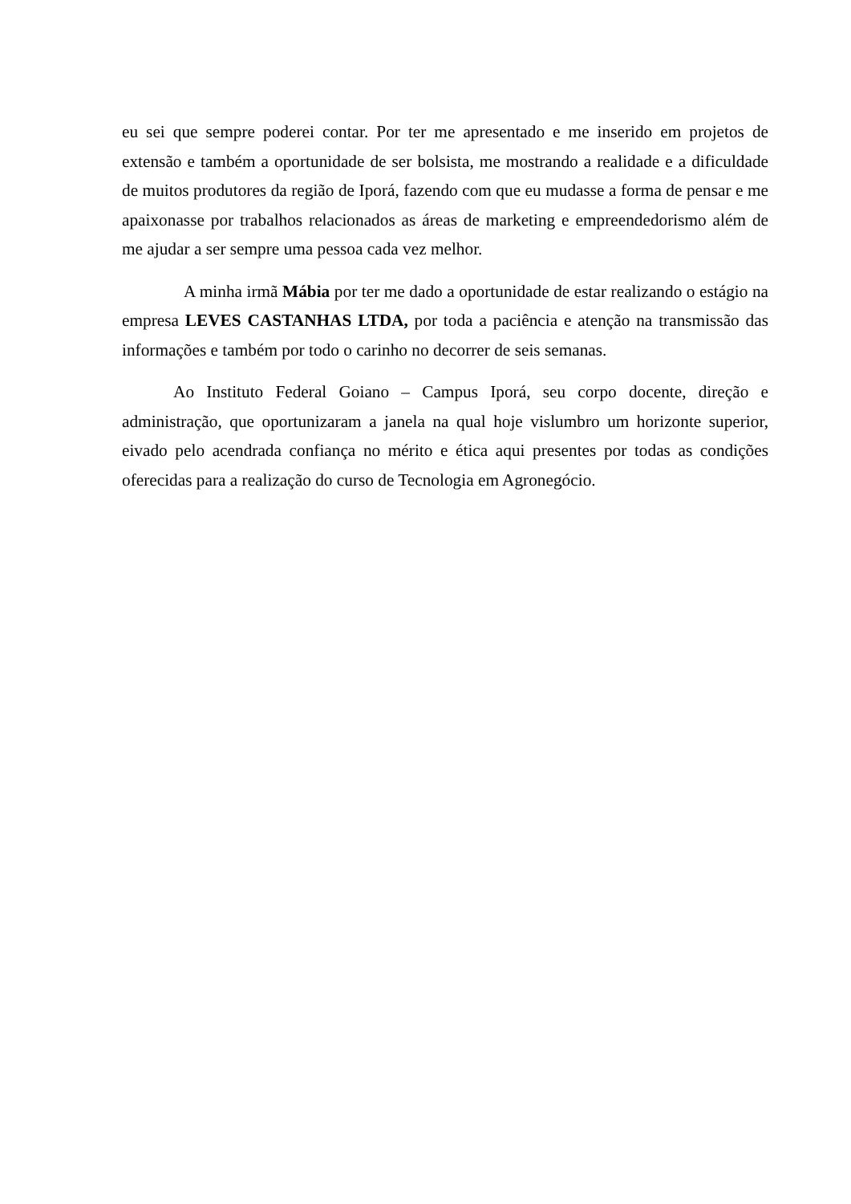eu sei que sempre poderei contar. Por ter me apresentado e me inserido em projetos de extensão e também a oportunidade de ser bolsista, me mostrando a realidade e a dificuldade de muitos produtores da região de Iporá, fazendo com que eu mudasse a forma de pensar e me apaixonasse por trabalhos relacionados as áreas de marketing e empreendedorismo além de me ajudar a ser sempre uma pessoa cada vez melhor.
A minha irmã Mábia por ter me dado a oportunidade de estar realizando o estágio na empresa LEVES CASTANHAS LTDA, por toda a paciência e atenção na transmissão das informações e também por todo o carinho no decorrer de seis semanas.
Ao Instituto Federal Goiano – Campus Iporá, seu corpo docente, direção e administração, que oportunizaram a janela na qual hoje vislumbro um horizonte superior, eivado pelo acendrada confiança no mérito e ética aqui presentes por todas as condições oferecidas para a realização do curso de Tecnologia em Agronegócio.